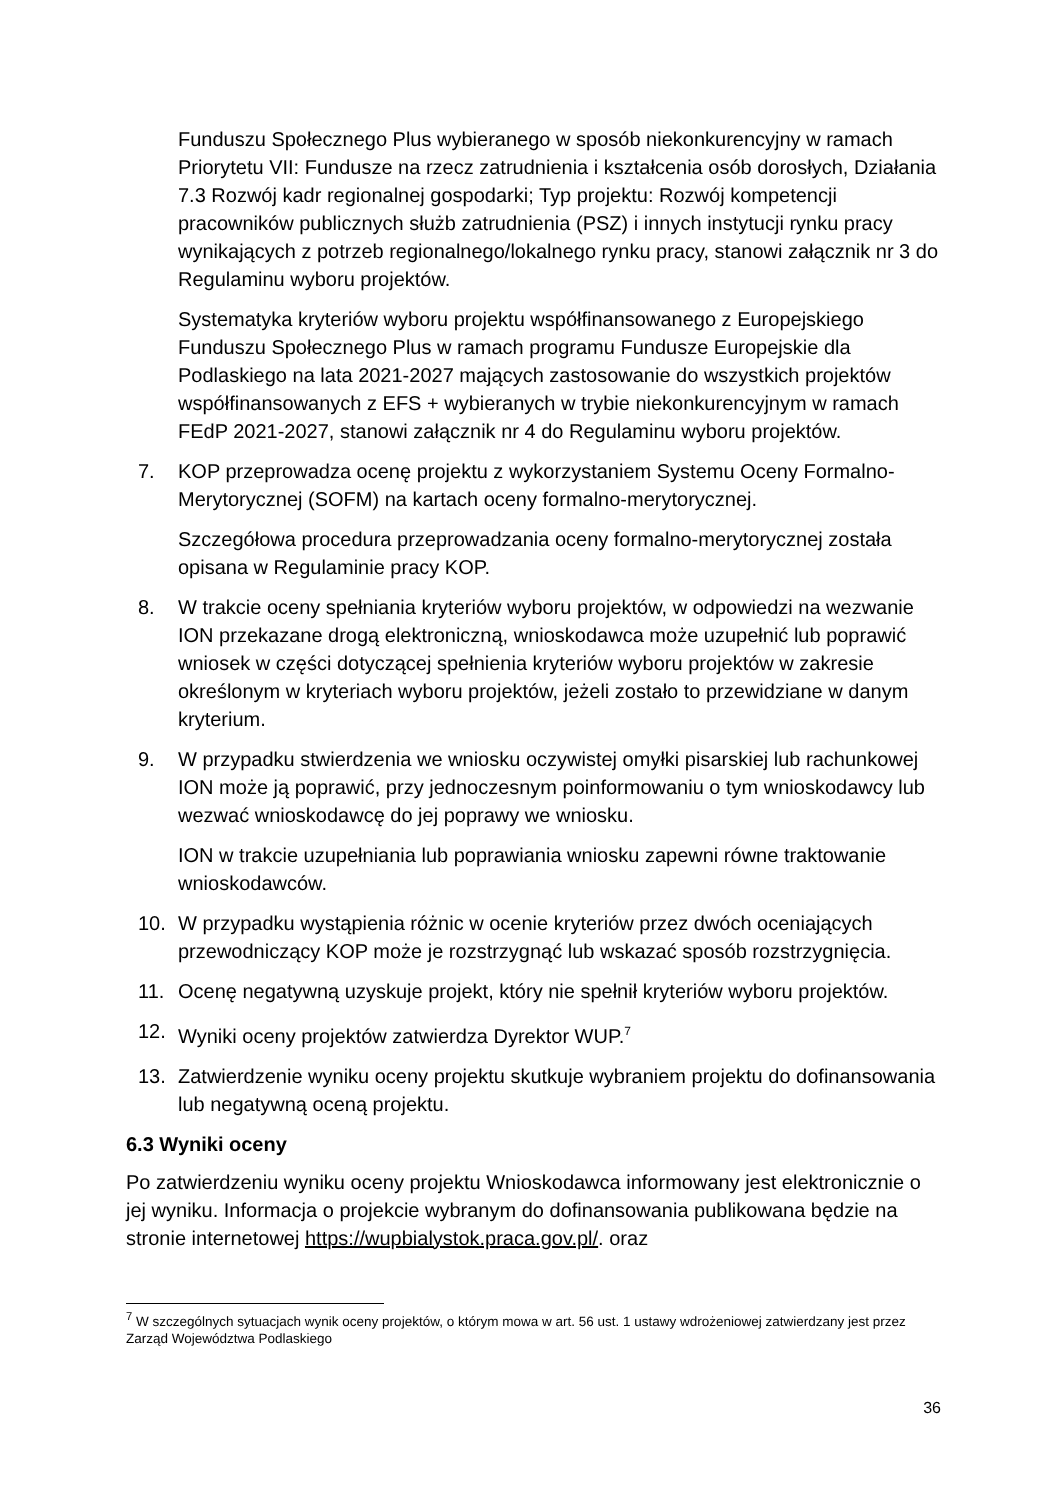Funduszu Społecznego Plus wybieranego w sposób niekonkurencyjny w ramach Priorytetu VII: Fundusze na rzecz zatrudnienia i kształcenia osób dorosłych, Działania 7.3 Rozwój kadr regionalnej gospodarki; Typ projektu: Rozwój kompetencji pracowników publicznych służb zatrudnienia (PSZ) i innych instytucji rynku pracy wynikających z potrzeb regionalnego/lokalnego rynku pracy, stanowi załącznik nr 3 do Regulaminu wyboru projektów.
Systematyka kryteriów wyboru projektu współfinansowanego z Europejskiego Funduszu Społecznego Plus w ramach programu Fundusze Europejskie dla Podlaskiego na lata 2021-2027 mających zastosowanie do wszystkich projektów współfinansowanych z EFS + wybieranych w trybie niekonkurencyjnym w ramach FEdP 2021-2027, stanowi załącznik nr 4 do Regulaminu wyboru projektów.
7. KOP przeprowadza ocenę projektu z wykorzystaniem Systemu Oceny Formalno-Merytorycznej (SOFM) na kartach oceny formalno-merytorycznej.
Szczegółowa procedura przeprowadzania oceny formalno-merytorycznej została opisana w Regulaminie pracy KOP.
8. W trakcie oceny spełniania kryteriów wyboru projektów, w odpowiedzi na wezwanie ION przekazane drogą elektroniczną, wnioskodawca może uzupełnić lub poprawić wniosek w części dotyczącej spełnienia kryteriów wyboru projektów w zakresie określonym w kryteriach wyboru projektów, jeżeli zostało to przewidziane w danym kryterium.
9. W przypadku stwierdzenia we wniosku oczywistej omyłki pisarskiej lub rachunkowej ION może ją poprawić, przy jednoczesnym poinformowaniu o tym wnioskodawcy lub wezwać wnioskodawcę do jej poprawy we wniosku.
ION w trakcie uzupełniania lub poprawiania wniosku zapewni równe traktowanie wnioskodawców.
10. W przypadku wystąpienia różnic w ocenie kryteriów przez dwóch oceniających przewodniczący KOP może je rozstrzygnąć lub wskazać sposób rozstrzygnięcia.
11. Ocenę negatywną uzyskuje projekt, który nie spełnił kryteriów wyboru projektów.
12. Wyniki oceny projektów zatwierdza Dyrektor WUP.<sup>7</sup>
13. Zatwierdzenie wyniku oceny projektu skutkuje wybraniem projektu do dofinansowania lub negatywną oceną projektu.
6.3 Wyniki oceny
Po zatwierdzeniu wyniku oceny projektu Wnioskodawca informowany jest elektronicznie o jej wyniku. Informacja o projekcie wybranym do dofinansowania publikowana będzie na stronie internetowej https://wupbialystok.praca.gov.pl/. oraz
<sup>7</sup> W szczególnych sytuacjach wynik oceny projektów, o którym mowa w art. 56 ust. 1 ustawy wdrożeniowej zatwierdzany jest przez Zarząd Województwa Podlaskiego
36